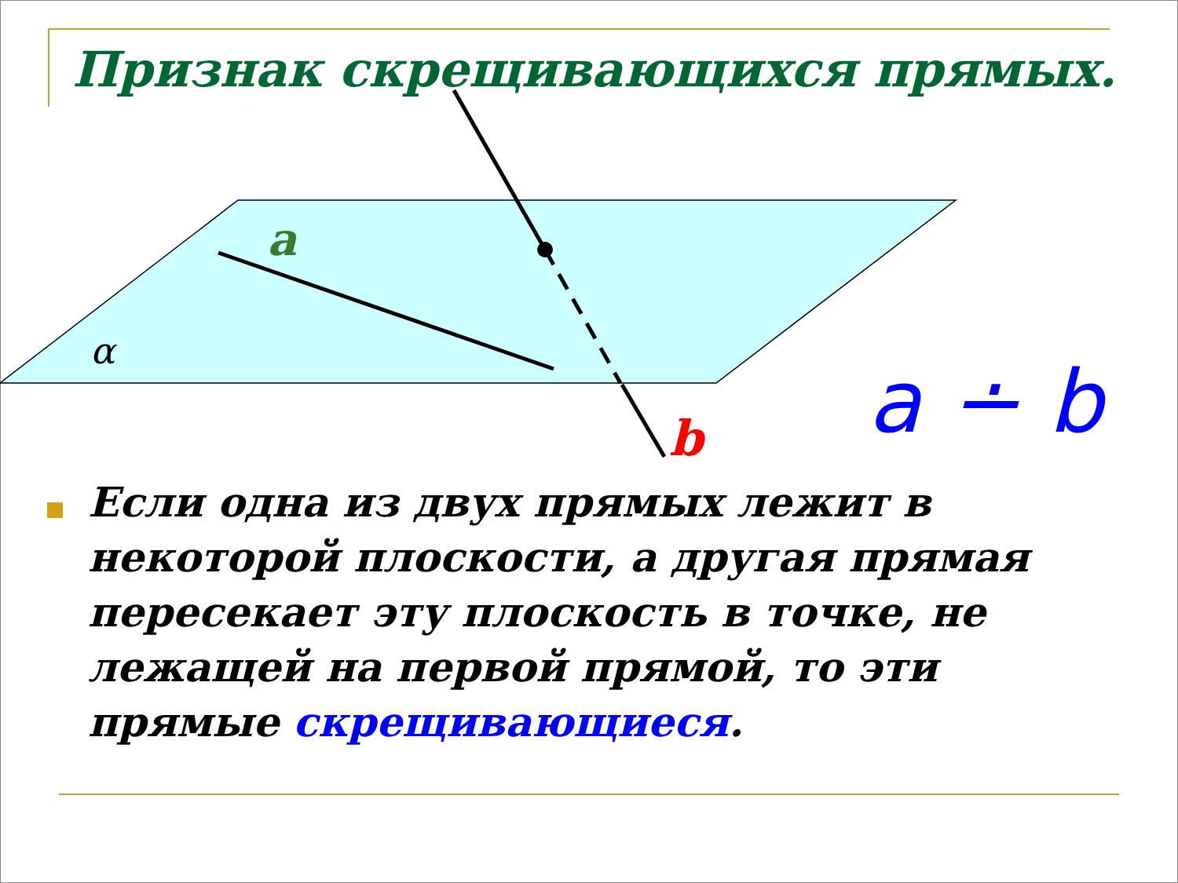Признак скрещивающихся прямых.
a
α
b
a ∸ b
Если одна из двух прямых лежит в некоторой плоскости, а другая прямая пересекает эту плоскость в точке, не лежащей на первой прямой, то эти прямые скрещивающиеся.